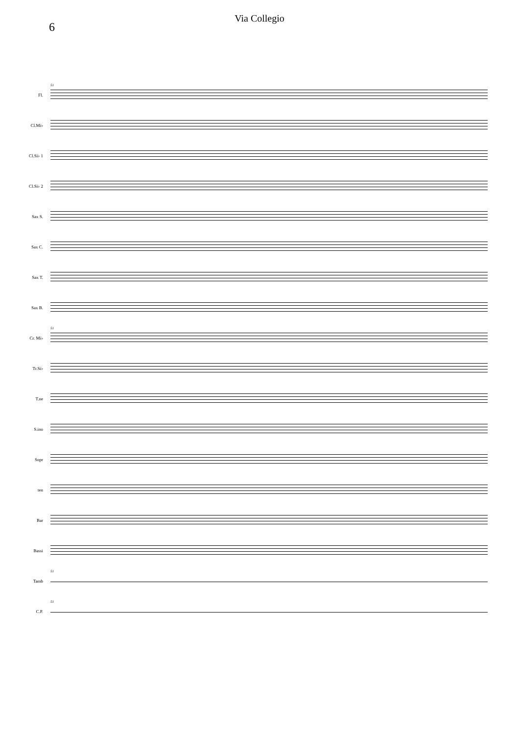Via Collegio
6
Fl.
51
Cl.Mi♭
Cl.Si♭ 1
Cl.Si♭ 2
Sax S.
Sax C.
Sax T.
Sax B.
Cr. Mi♭
51
Tr.Si♭
T.ne
S.ino
Sopr
ten
Bar
Bassi
Tamb
51
C.P.
51